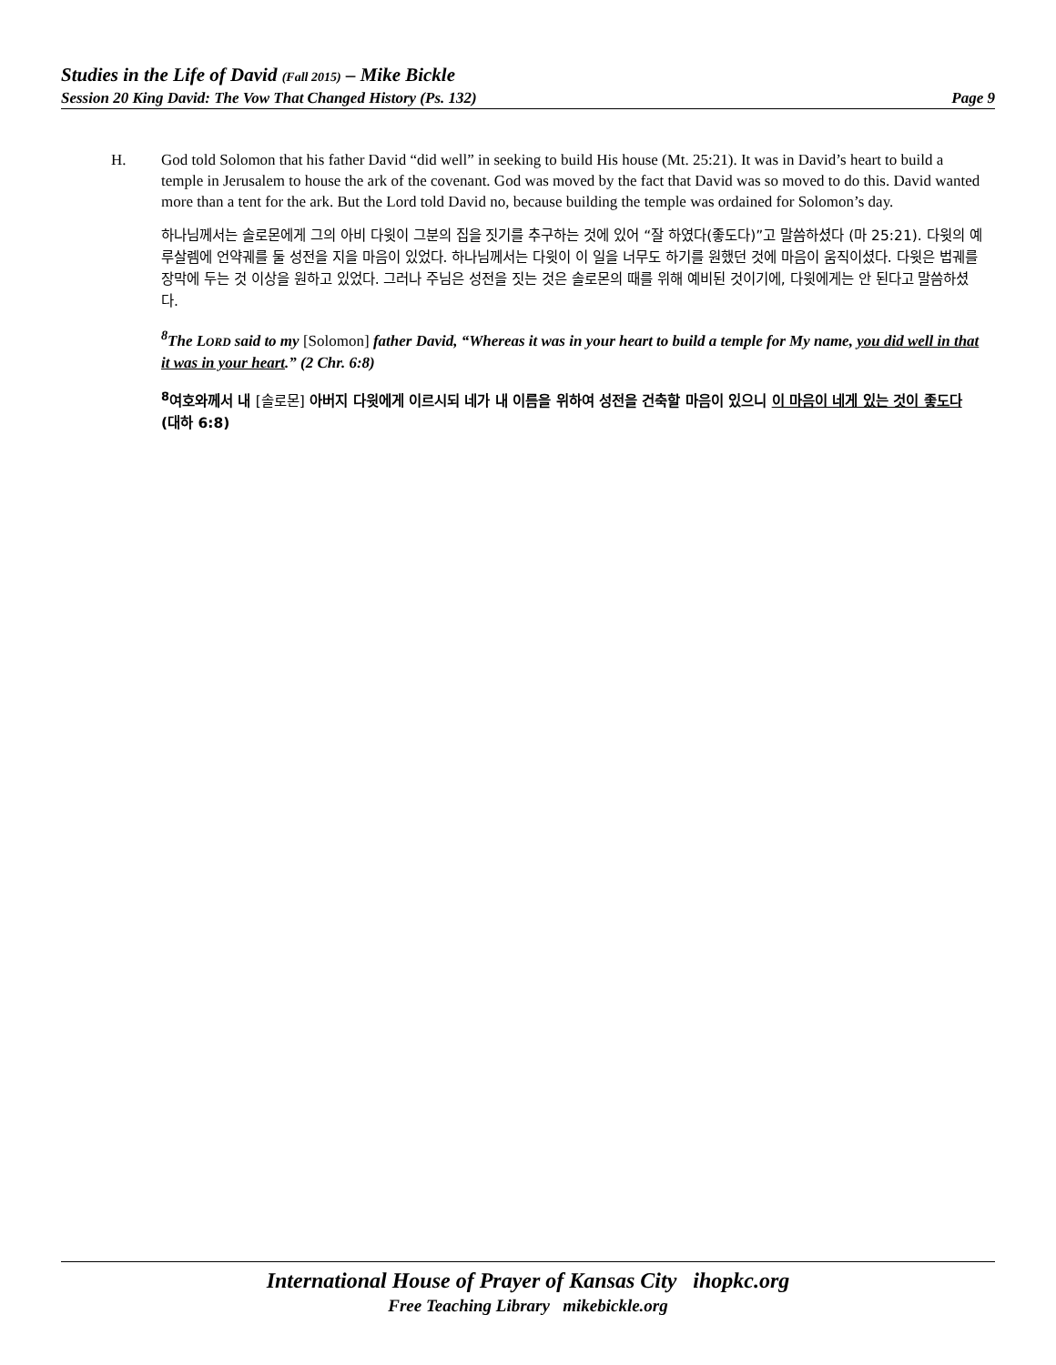Studies in the Life of David (Fall 2015) – Mike Bickle
Session 20 King David: The Vow That Changed History (Ps. 132) Page 9
H. God told Solomon that his father David “did well” in seeking to build His house (Mt. 25:21). It was in David’s heart to build a temple in Jerusalem to house the ark of the covenant. God was moved by the fact that David was so moved to do this. David wanted more than a tent for the ark. But the Lord told David no, because building the temple was ordained for Solomon’s day.
하나님께서는 솔로몬에게 그의 아비 다윗이 그분의 집을 짓기를 추구하는 것에 있어 “잘 하였다(좋도다)”고 말씀하셨다 (마 25:21). 다윗의 예루살렘에 언약궤를 둘 성전을 지을 마음이 있었다. 하나님께서는 다윗이 이 일을 너무도 하기를 원했던 것에 마음이 움직이셨다. 다윗은 법궤를 장막에 두는 것 이상을 원하고 있었다. 그러나 주님은 성전을 짓는 것은 솔로몬의 때를 위해 예비된 것이기에, 다윗에게는 안 된다고 말씀하셨다.
<sup>8</sup> The LORD said to my [Solomon] father David, “Whereas it was in your heart to build a temple for My name, you did well in that it was in your heart.” (2 Chr. 6:8)
<sup>8</sup> 여호와께서 내 [솔로몬] 아버지 다윗에게 이르시되 네가 내 이름을 위하여 성전을 건축할 마음이 있으니 이 마음이 네게 있는 것이 좋도다 (대하 6:8)
International House of Prayer of Kansas City ihopkc.org
Free Teaching Library mikebickle.org